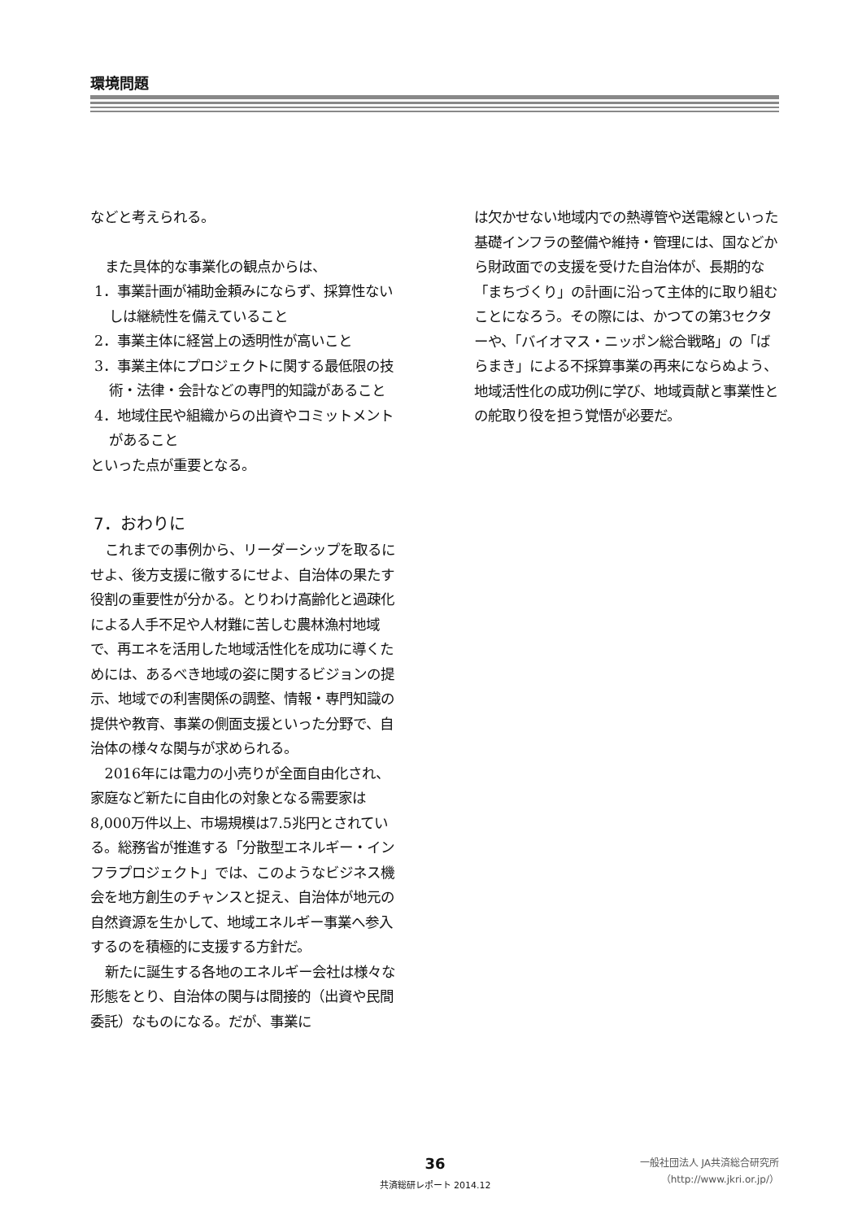環境問題
などと考えられる。
また具体的な事業化の観点からは、
1．事業計画が補助金頼みにならず、採算性ないしは継続性を備えていること
2．事業主体に経営上の透明性が高いこと
3．事業主体にプロジェクトに関する最低限の技術・法律・会計などの専門的知識があること
4．地域住民や組織からの出資やコミットメントがあること
といった点が重要となる。
7．おわりに
これまでの事例から、リーダーシップを取るにせよ、後方支援に徹するにせよ、自治体の果たす役割の重要性が分かる。とりわけ高齢化と過疎化による人手不足や人材難に苦しむ農林漁村地域で、再エネを活用した地域活性化を成功に導くためには、あるべき地域の姿に関するビジョンの提示、地域での利害関係の調整、情報・専門知識の提供や教育、事業の側面支援といった分野で、自治体の様々な関与が求められる。
2016年には電力の小売りが全面自由化され、家庭など新たに自由化の対象となる需要家は8,000万件以上、市場規模は7.5兆円とされている。総務省が推進する「分散型エネルギー・インフラプロジェクト」では、このようなビジネス機会を地方創生のチャンスと捉え、自治体が地元の自然資源を生かして、地域エネルギー事業へ参入するのを積極的に支援する方針だ。
新たに誕生する各地のエネルギー会社は様々な形態をとり、自治体の関与は間接的（出資や民間委託）なものになる。だが、事業に
は欠かせない地域内での熱導管や送電線といった基礎インフラの整備や維持・管理には、国などから財政面での支援を受けた自治体が、長期的な「まちづくり」の計画に沿って主体的に取り組むことになろう。その際には、かつての第3セクターや、「バイオマス・ニッポン総合戦略」の「ばらまき」による不採算事業の再来にならぬよう、地域活性化の成功例に学び、地域貢献と事業性との舵取り役を担う覚悟が必要だ。
36
共済総研レポート 2014.12
一般社団法人 JA共済総合研究所
（http://www.jkri.or.jp/）